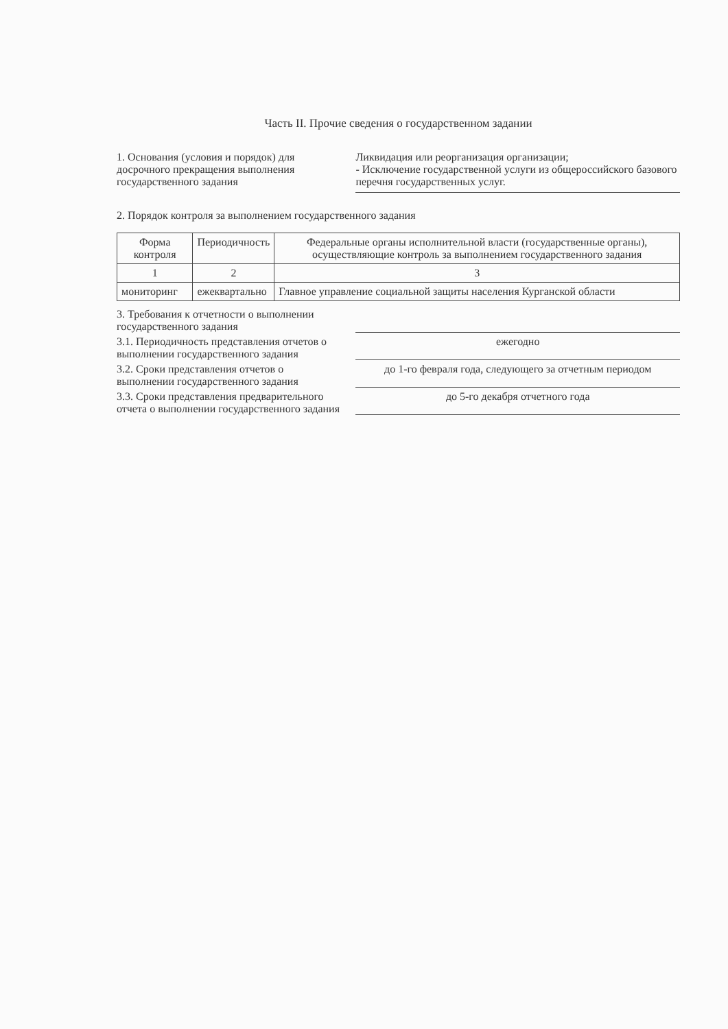Часть II. Прочие сведения о государственном задании
1. Основания (условия и порядок) для досрочного прекращения выполнения государственного задания
Ликвидация или реорганизация организации;
- Исключение государственной услуги из общероссийского базового перечня государственных услуг.
2. Порядок контроля за выполнением государственного задания
| Форма контроля | Периодичность | Федеральные органы исполнительной власти (государственные органы), осуществляющие контроль за выполнением государственного задания |
| --- | --- | --- |
| 1 | 2 | 3 |
| мониторинг | ежеквартально | Главное управление социальной защиты населения Курганской области |
3. Требования к отчетности о выполнении государственного задания
3.1. Периодичность представления отчетов о выполнении государственного задания
ежегодно
3.2. Сроки представления отчетов о выполнении государственного задания
до 1-го февраля года, следующего за отчетным периодом
3.3. Сроки представления предварительного отчета о выполнении государственного задания
до 5-го декабря отчетного года